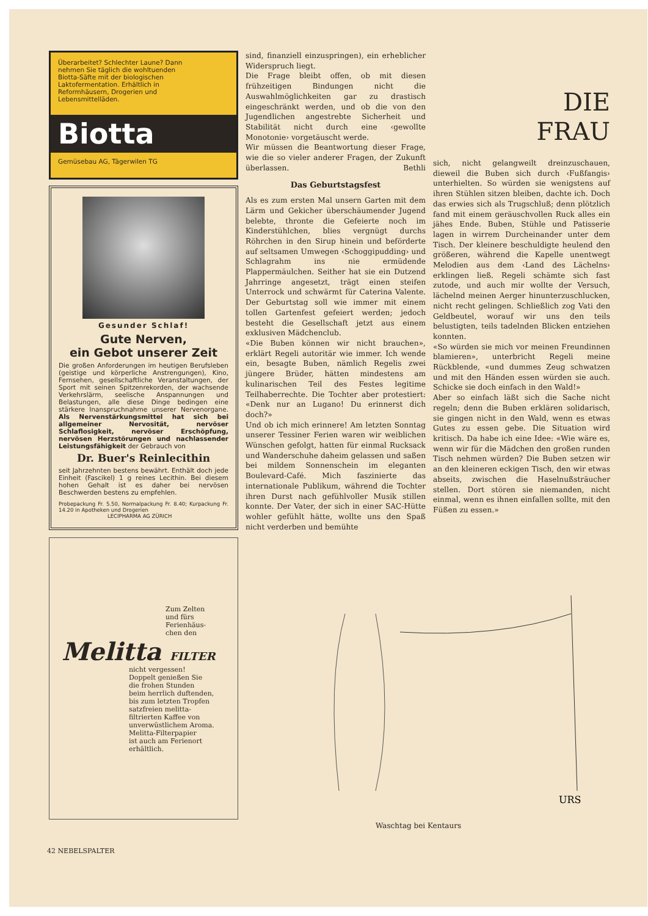Überarbeitet? Schlechter Laune? Dann nehmen Sie täglich die wohltuenden Biotta-Säfte mit der biologischen Laktofermentation. Erhältlich in Reformhäusern, Drogerien und Lebensmittelläden.
Biotta
Gemüsebau AG, Tägerwilen TG
Gesunder Schlaf!
Gute Nerven,
ein Gebot unserer Zeit
Die großen Anforderungen im heutigen Berufsleben (geistige und körperliche Anstrengungen), Kino, Fernsehen, gesellschaftliche Veranstaltungen, der Sport mit seinen Spitzenrekorden, der wachsende Verkehrslärm, seelische Anspannungen und Belastungen, alle diese Dinge bedingen eine stärkere Inanspruchnahme unserer Nervenorgane. Als Nervenstärkungsmittel hat sich bei allgemeiner Nervosität, nervöser Schlaflosigkeit, nervöser Erschöpfung, nervösen Herzstörungen und nachlassender Leistungsfähigkeit der Gebrauch von
Dr. Buer's Reinlecithin
seit Jahrzehnten bestens bewährt. Enthält doch jede Einheit (Fascikel) 1 g reines Lecithin. Bei diesem hohen Gehalt ist es daher bei nervösen Beschwerden bestens zu empfehlen.
Probepackung Fr. 5.50, Normalpackung Fr. 8.40; Kurpackung Fr. 14.20 in Apotheken und Drogerien
LECIPHARMA AG ZÜRICH
Zum Zelten
und fürs
Ferienhäus-
chen den
Melitta FILTER
nicht vergessen!
Doppelt genießen Sie
die frohen Stunden
beim herrlich duftenden,
bis zum letzten Tropfen
satzfreien melitta-
filtrierten Kaffee von
unverwüstlichem Aroma.
Melitta-Filterpapier
ist auch am Ferienort
erhältlich.
sind, finanziell einzuspringen), ein erheblicher Widerspruch liegt.
Die Frage bleibt offen, ob mit diesen frühzeitigen Bindungen nicht die Auswahlmöglichkeiten gar zu drastisch eingeschränkt werden, und ob die von den Jugendlichen angestrebte Sicherheit und Stabilität nicht durch eine ‹gewollte Monotonie› vorgetäuscht werde.
Wir müssen die Beantwortung dieser Frage, wie die so vieler anderer Fragen, der Zukunft überlassen. Bethli
Das Geburtstagsfest
Als es zum ersten Mal unsern Garten mit dem Lärm und Gekicher überschäumender Jugend belebte, thronte die Gefeierte noch im Kinderstühlchen, blies vergnügt durchs Röhrchen in den Sirup hinein und beförderte auf seltsamen Umwegen ‹Schoggipudding› und Schlagrahm ins nie ermüdende Plappermäulchen. Seither hat sie ein Dutzend Jahrringe angesetzt, trägt einen steifen Unterrock und schwärmt für Caterina Valente. Der Geburtstag soll wie immer mit einem tollen Gartenfest gefeiert werden; jedoch besteht die Gesellschaft jetzt aus einem exklusiven Mädchenclub.
«Die Buben können wir nicht brauchen», erklärt Regeli autoritär wie immer. Ich wende ein, besagte Buben, nämlich Regelis zwei jüngere Brüder, hätten mindestens am kulinarischen Teil des Festes legitime Teilhaberrechte. Die Tochter aber protestiert: «Denk nur an Lugano! Du erinnerst dich doch?»
Und ob ich mich erinnere! Am letzten Sonntag unserer Tessiner Ferien waren wir weiblichen Wünschen gefolgt, hatten für einmal Rucksack und Wanderschuhe daheim gelassen und saßen bei mildem Sonnenschein im eleganten Boulevard-Café. Mich faszinierte das internationale Publikum, während die Tochter ihren Durst nach gefühlvoller Musik stillen konnte. Der Vater, der sich in einer SAC-Hütte wohler gefühlt hätte, wollte uns den Spaß nicht verderben und bemühte
DIE
FRAU
sich, nicht gelangweilt dreinzuschauen, dieweil die Buben sich durch ‹Fußfangis› unterhielten. So würden sie wenigstens auf ihren Stühlen sitzen bleiben, dachte ich. Doch das erwies sich als Trugschluß; denn plötzlich fand mit einem geräuschvollen Ruck alles ein jähes Ende. Buben, Stühle und Patisserie lagen in wirrem Durcheinander unter dem Tisch. Der kleinere beschuldigte heulend den größeren, während die Kapelle unentwegt Melodien aus dem ‹Land des Lächelns› erklingen ließ. Regeli schämte sich fast zutode, und auch mir wollte der Versuch, lächelnd meinen Aerger hinunterzuschlucken, nicht recht gelingen. Schließlich zog Vati den Geldbeutel, worauf wir uns den teils belustigten, teils tadelnden Blicken entziehen konnten.
«So würden sie mich vor meinen Freundinnen blamieren», unterbricht Regeli meine Rückblende, «und dummes Zeug schwatzen und mit den Händen essen würden sie auch. Schicke sie doch einfach in den Wald!»
Aber so einfach läßt sich die Sache nicht regeln; denn die Buben erklären solidarisch, sie gingen nicht in den Wald, wenn es etwas Gutes zu essen gebe. Die Situation wird kritisch. Da habe ich eine Idee: «Wie wäre es, wenn wir für die Mädchen den großen runden Tisch nehmen würden? Die Buben setzen wir an den kleineren eckigen Tisch, den wir etwas abseits, zwischen die Haselnußsträucher stellen. Dort stören sie niemanden, nicht einmal, wenn es ihnen einfallen sollte, mit den Füßen zu essen.»
URS
Waschtag bei Kentaurs
42 NEBELSPALTER